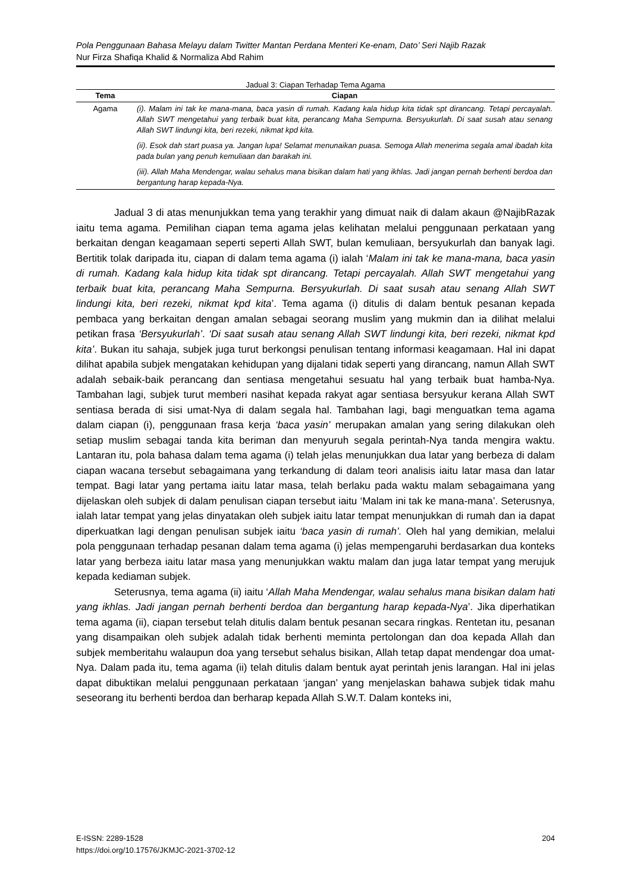Pola Penggunaan Bahasa Melayu dalam Twitter Mantan Perdana Menteri Ke-enam, Dato’ Seri Najib Razak
Nur Firza Shafiqa Khalid & Normaliza Abd Rahim
Jadual 3: Ciapan Terhadap Tema Agama
| Tema | Ciapan |
| --- | --- |
| Agama | (i). Malam ini tak ke mana-mana, baca yasin di rumah. Kadang kala hidup kita tidak spt dirancang. Tetapi percayalah. Allah SWT mengetahui yang terbaik buat kita, perancang Maha Sempurna. Bersyukurlah. Di saat susah atau senang Allah SWT lindungi kita, beri rezeki, nikmat kpd kita. (ii). Esok dah start puasa ya. Jangan lupa! Selamat menunaikan puasa. Semoga Allah menerima segala amal ibadah kita pada bulan yang penuh kemuliaan dan barakah ini. (iii). Allah Maha Mendengar, walau sehalus mana bisikan dalam hati yang ikhlas. Jadi jangan pernah berhenti berdoa dan bergantung harap kepada-Nya. |
Jadual 3 di atas menunjukkan tema yang terakhir yang dimuat naik di dalam akaun @NajibRazak iaitu tema agama. Pemilihan ciapan tema agama jelas kelihatan melalui penggunaan perkataan yang berkaitan dengan keagamaan seperti seperti Allah SWT, bulan kemuliaan, bersyukurlah dan banyak lagi. Bertitik tolak daripada itu, ciapan di dalam tema agama (i) ialah ‘Malam ini tak ke mana-mana, baca yasin di rumah. Kadang kala hidup kita tidak spt dirancang. Tetapi percayalah. Allah SWT mengetahui yang terbaik buat kita, perancang Maha Sempurna. Bersyukurlah. Di saat susah atau senang Allah SWT lindungi kita, beri rezeki, nikmat kpd kita’. Tema agama (i) ditulis di dalam bentuk pesanan kepada pembaca yang berkaitan dengan amalan sebagai seorang muslim yang mukmin dan ia dilihat melalui petikan frasa ‘Bersyukurlah’. ‘Di saat susah atau senang Allah SWT lindungi kita, beri rezeki, nikmat kpd kita’. Bukan itu sahaja, subjek juga turut berkongsi penulisan tentang informasi keagamaan. Hal ini dapat dilihat apabila subjek mengatakan kehidupan yang dijalani tidak seperti yang dirancang, namun Allah SWT adalah sebaik-baik perancang dan sentiasa mengetahui sesuatu hal yang terbaik buat hamba-Nya. Tambahan lagi, subjek turut memberi nasihat kepada rakyat agar sentiasa bersyukur kerana Allah SWT sentiasa berada di sisi umat-Nya di dalam segala hal. Tambahan lagi, bagi menguatkan tema agama dalam ciapan (i), penggunaan frasa kerja ‘baca yasin’ merupakan amalan yang sering dilakukan oleh setiap muslim sebagai tanda kita beriman dan menyuruh segala perintah-Nya tanda mengira waktu. Lantaran itu, pola bahasa dalam tema agama (i) telah jelas menunjukkan dua latar yang berbeza di dalam ciapan wacana tersebut sebagaimana yang terkandung di dalam teori analisis iaitu latar masa dan latar tempat. Bagi latar yang pertama iaitu latar masa, telah berlaku pada waktu malam sebagaimana yang dijelaskan oleh subjek di dalam penulisan ciapan tersebut iaitu ‘Malam ini tak ke mana-mana’. Seterusnya, ialah latar tempat yang jelas dinyatakan oleh subjek iaitu latar tempat menunjukkan di rumah dan ia dapat diperkuatkan lagi dengan penulisan subjek iaitu ‘baca yasin di rumah’. Oleh hal yang demikian, melalui pola penggunaan terhadap pesanan dalam tema agama (i) jelas mempengaruhi berdasarkan dua konteks latar yang berbeza iaitu latar masa yang menunjukkan waktu malam dan juga latar tempat yang merujuk kepada kediaman subjek.
Seterusnya, tema agama (ii) iaitu ‘Allah Maha Mendengar, walau sehalus mana bisikan dalam hati yang ikhlas. Jadi jangan pernah berhenti berdoa dan bergantung harap kepada-Nya’. Jika diperhatikan tema agama (ii), ciapan tersebut telah ditulis dalam bentuk pesanan secara ringkas. Rentetan itu, pesanan yang disampaikan oleh subjek adalah tidak berhenti meminta pertolongan dan doa kepada Allah dan subjek memberitahu walaupun doa yang tersebut sehalus bisikan, Allah tetap dapat mendengar doa umat-Nya. Dalam pada itu, tema agama (ii) telah ditulis dalam bentuk ayat perintah jenis larangan. Hal ini jelas dapat dibuktikan melalui penggunaan perkataan ‘jangan’ yang menjelaskan bahawa subjek tidak mahu seseorang itu berhenti berdoa dan berharap kepada Allah S.W.T. Dalam konteks ini,
E-ISSN: 2289-1528
https://doi.org/10.17576/JKMJC-2021-3702-12
204